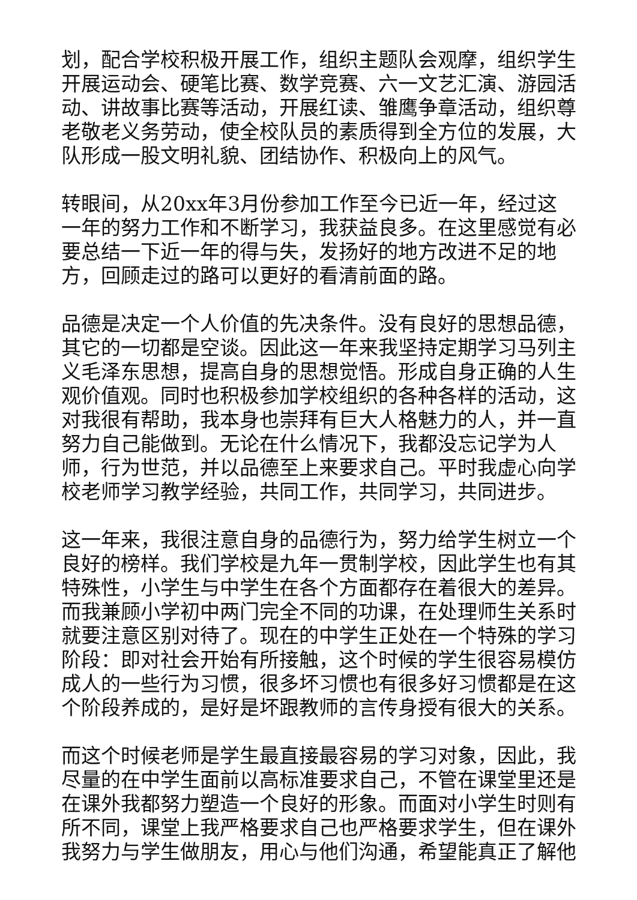划，配合学校积极开展工作，组织主题队会观摩，组织学生开展运动会、硬笔比赛、数学竞赛、六一文艺汇演、游园活动、讲故事比赛等活动，开展红读、雏鹰争章活动，组织尊老敬老义务劳动，使全校队员的素质得到全方位的发展，大队形成一股文明礼貌、团结协作、积极向上的风气。
转眼间，从20xx年3月份参加工作至今已近一年，经过这一年的努力工作和不断学习，我获益良多。在这里感觉有必要总结一下近一年的得与失，发扬好的地方改进不足的地方，回顾走过的路可以更好的看清前面的路。
品德是决定一个人价值的先决条件。没有良好的思想品德，其它的一切都是空谈。因此这一年来我坚持定期学习马列主义毛泽东思想，提高自身的思想觉悟。形成自身正确的人生观价值观。同时也积极参加学校组织的各种各样的活动，这对我很有帮助，我本身也崇拜有巨大人格魅力的人，并一直努力自己能做到。无论在什么情况下，我都没忘记学为人师，行为世范，并以品德至上来要求自己。平时我虚心向学校老师学习教学经验，共同工作，共同学习，共同进步。
这一年来，我很注意自身的品德行为，努力给学生树立一个良好的榜样。我们学校是九年一贯制学校，因此学生也有其特殊性，小学生与中学生在各个方面都存在着很大的差异。而我兼顾小学初中两门完全不同的功课，在处理师生关系时就要注意区别对待了。现在的中学生正处在一个特殊的学习阶段：即对社会开始有所接触，这个时候的学生很容易模仿成人的一些行为习惯，很多坏习惯也有很多好习惯都是在这个阶段养成的，是好是坏跟教师的言传身授有很大的关系。
而这个时候老师是学生最直接最容易的学习对象，因此，我尽量的在中学生面前以高标准要求自己，不管在课堂里还是在课外我都努力塑造一个良好的形象。而面对小学生时则有所不同，课堂上我严格要求自己也严格要求学生，但在课外我努力与学生做朋友，用心与他们沟通，希望能真正了解他